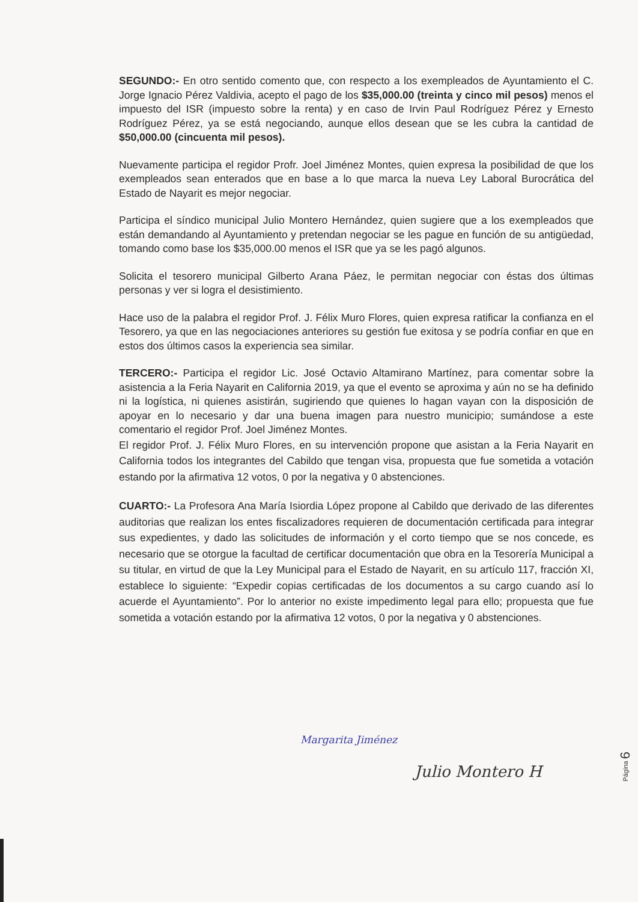SEGUNDO:- En otro sentido comento que, con respecto a los exempleados de Ayuntamiento el C. Jorge Ignacio Pérez Valdivia, acepto el pago de los $35,000.00 (treinta y cinco mil pesos) menos el impuesto del ISR (impuesto sobre la renta) y en caso de Irvin Paul Rodríguez Pérez y Ernesto Rodríguez Pérez, ya se está negociando, aunque ellos desean que se les cubra la cantidad de $50,000.00 (cincuenta mil pesos).
Nuevamente participa el regidor Profr. Joel Jiménez Montes, quien expresa la posibilidad de que los exempleados sean enterados que en base a lo que marca la nueva Ley Laboral Burocrática del Estado de Nayarit es mejor negociar.
Participa el síndico municipal Julio Montero Hernández, quien sugiere que a los exempleados que están demandando al Ayuntamiento y pretendan negociar se les pague en función de su antigüedad, tomando como base los $35,000.00 menos el ISR que ya se les pagó algunos.
Solicita el tesorero municipal Gilberto Arana Páez, le permitan negociar con éstas dos últimas personas y ver si logra el desistimiento.
Hace uso de la palabra el regidor Prof. J. Félix Muro Flores, quien expresa ratificar la confianza en el Tesorero, ya que en las negociaciones anteriores su gestión fue exitosa y se podría confiar en que en estos dos últimos casos la experiencia sea similar.
TERCERO:- Participa el regidor Lic. José Octavio Altamirano Martínez, para comentar sobre la asistencia a la Feria Nayarit en California 2019, ya que el evento se aproxima y aún no se ha definido ni la logística, ni quienes asistirán, sugiriendo que quienes lo hagan vayan con la disposición de apoyar en lo necesario y dar una buena imagen para nuestro municipio; sumándose a este comentario el regidor Prof. Joel Jiménez Montes.
El regidor Prof. J. Félix Muro Flores, en su intervención propone que asistan a la Feria Nayarit en California todos los integrantes del Cabildo que tengan visa, propuesta que fue sometida a votación estando por la afirmativa 12 votos, 0 por la negativa y 0 abstenciones.
CUARTO:- La Profesora Ana María Isiordia López propone al Cabildo que derivado de las diferentes auditorias que realizan los entes fiscalizadores requieren de documentación certificada para integrar sus expedientes, y dado las solicitudes de información y el corto tiempo que se nos concede, es necesario que se otorgue la facultad de certificar documentación que obra en la Tesorería Municipal a su titular, en virtud de que la Ley Municipal para el Estado de Nayarit, en su artículo 117, fracción XI, establece lo siguiente: “Expedir copias certificadas de los documentos a su cargo cuando así lo acuerde el Ayuntamiento”. Por lo anterior no existe impedimento legal para ello; propuesta que fue sometida a votación estando por la afirmativa 12 votos, 0 por la negativa y 0 abstenciones.
Margarita Jiménez
Julio Montero H
Página 6